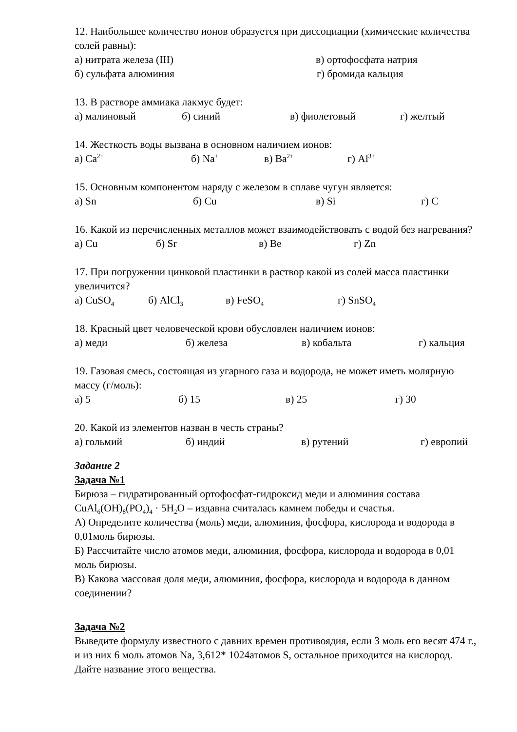12. Наибольшее количество ионов образуется при диссоциации (химические количества солей равны):
а) нитрата железа (III) в) ортофосфата натрия
б) сульфата алюминия г) бромида кальция
13. В растворе аммиака лакмус будет:
а) малиновый б) синий в) фиолетовый г) желтый
14. Жесткость воды вызвана в основном наличием ионов:
а) Ca<sup>2+</sup> б) Na<sup>+</sup> в) Ba<sup>2+</sup> г) Al<sup>3+</sup>
15. Основным компонентом наряду с железом в сплаве чугун является:
а) Sn б) Cu в) Si г) C
16. Какой из перечисленных металлов может взаимодействовать с водой без нагревания?
а) Cu б) Sr в) Be г) Zn
17. При погружении цинковой пластинки в раствор какой из солей масса пластинки увеличится?
а) CuSO<sub>4</sub> б) AlCl<sub>3</sub> в) FeSO<sub>4</sub> г) SnSO<sub>4</sub>
18. Красный цвет человеческой крови обусловлен наличием ионов:
а) меди б) железа в) кобальта г) кальция
19. Газовая смесь, состоящая из угарного газа и водорода, не может иметь молярную массу (г/моль):
а) 5 б) 15 в) 25 г) 30
20. Какой из элементов назван в честь страны?
а) гольмий б) индий в) рутений г) европий
Задание 2
Задача №1
Бирюза – гидратированный ортофосфат-гидроксид меди и алюминия состава CuAl<sub>6</sub>(OH)<sub>8</sub>(PO<sub>4</sub>)<sub>4</sub> · 5H<sub>2</sub>O – издавна считалась камнем победы и счастья.
А) Определите количества (моль) меди, алюминия, фосфора, кислорода и водорода в 0,01моль бирюзы.
Б) Рассчитайте число атомов меди, алюминия, фосфора, кислорода и водорода в 0,01 моль бирюзы.
В) Какова массовая доля меди, алюминия, фосфора, кислорода и водорода в данном соединении?
Задача №2
Выведите формулу известного с давних времен противоядия, если 3 моль его весят 474 г., и из них 6 моль атомов Na, 3,612* 1024атомов S, остальное приходится на кислород. Дайте название этого вещества.